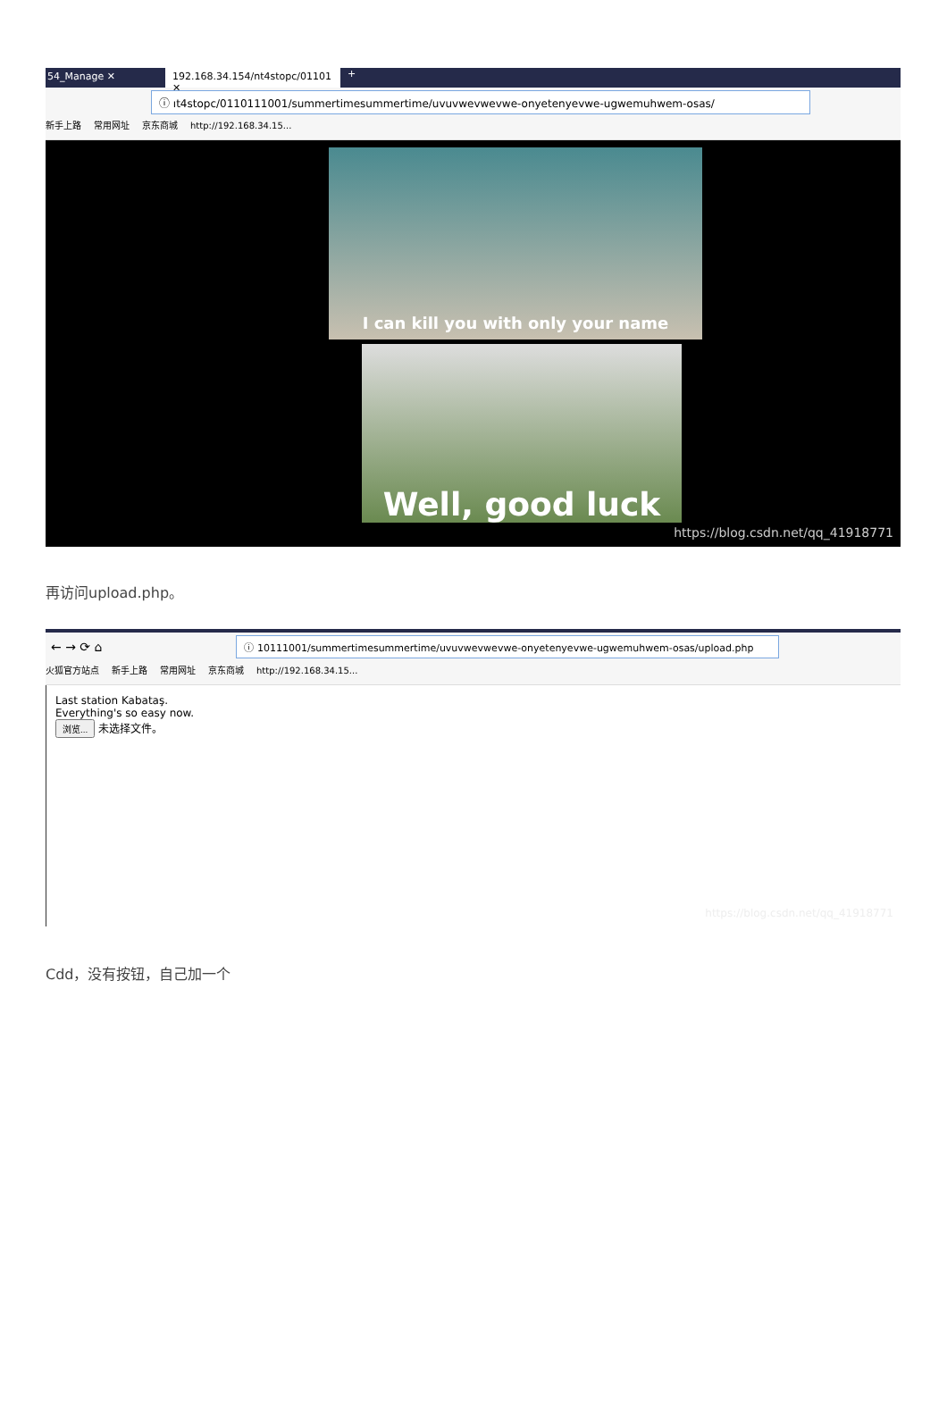54_Manage ✕ 192.168.34.154/nt4stopc/01101 ✕
+
ⓘ ıt4stopc/0110111001/summertimesummertime/uvuvwevwevwe-onyetenyevwe-ugwemuhwem-osas/
新手上路 常用网址 京东商城 http://192.168.34.15...
I can kill you with only your name
Well, good luck
https://blog.csdn.net/qq_41918771
再访问upload.php。
← → ⟳ ⌂
ⓘ 10111001/summertimesummertime/uvuvwevwevwe-onyetenyevwe-ugwemuhwem-osas/upload.php
火狐官方站点 新手上路 常用网址 京东商城 http://192.168.34.15...
Last station Kabataş.
Everything's so easy now.
浏览... 未选择文件。
https://blog.csdn.net/qq_41918771
Cdd，没有按钮，自己加一个